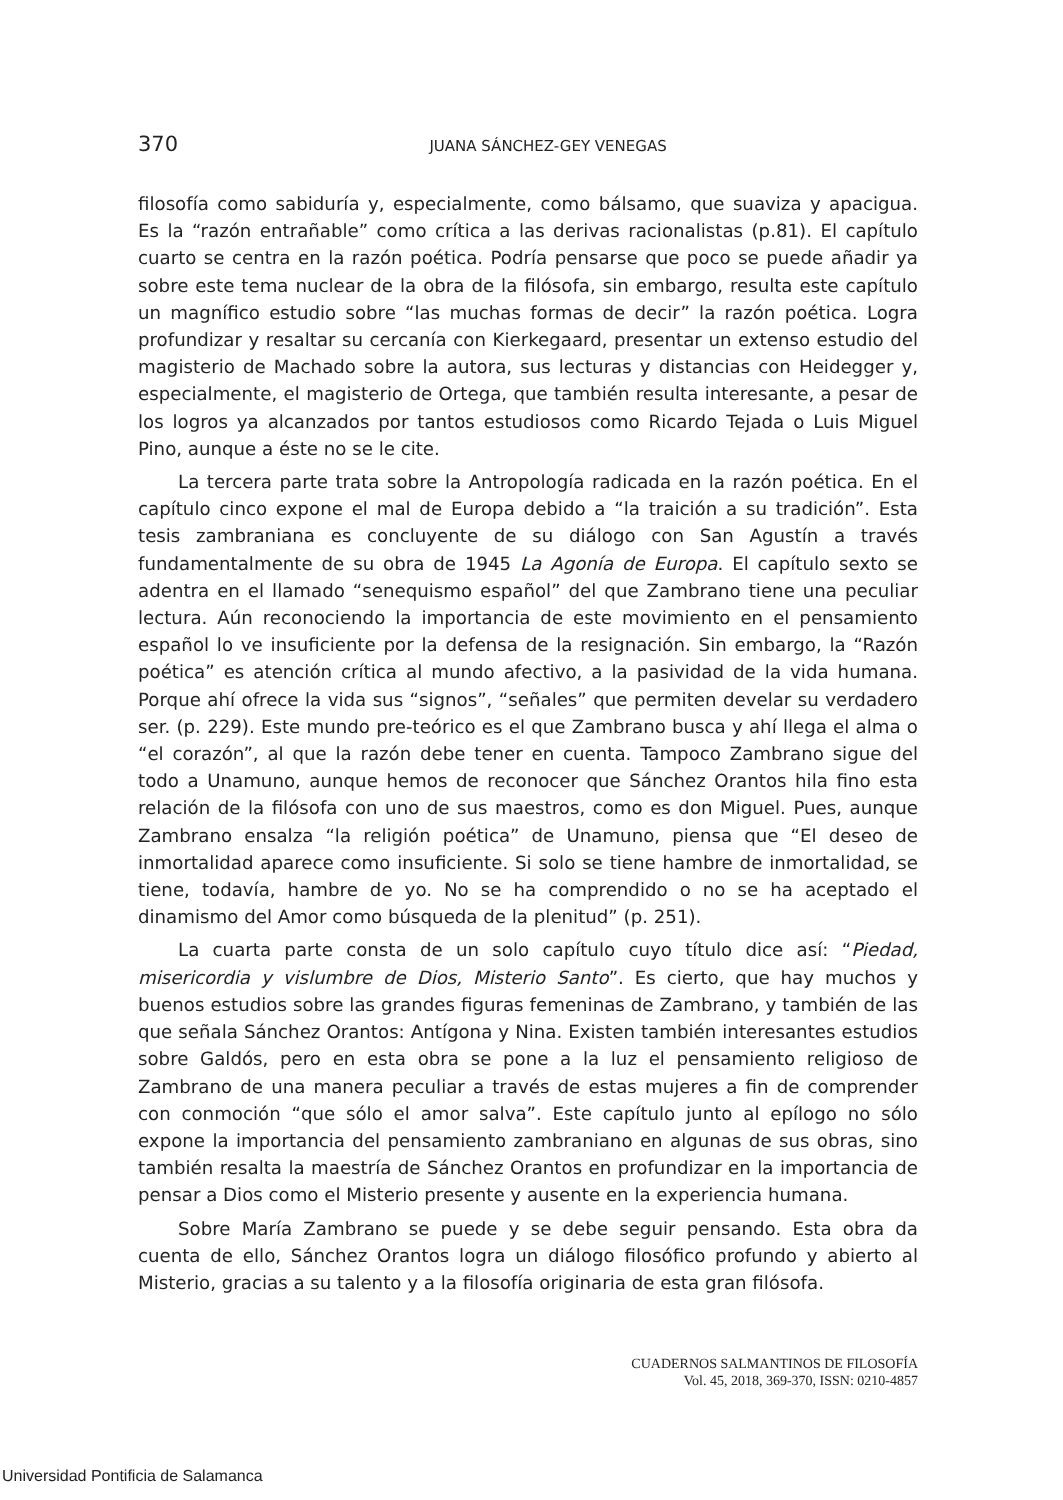370 JUANA SÁNCHEZ-GEY VENEGAS
filosofía como sabiduría y, especialmente, como bálsamo, que suaviza y apacigua. Es la “razón entrañable” como crítica a las derivas racionalistas (p.81). El capítulo cuarto se centra en la razón poética. Podría pensarse que poco se puede añadir ya sobre este tema nuclear de la obra de la filósofa, sin embargo, resulta este capítulo un magnífico estudio sobre “las muchas formas de decir” la razón poética. Logra profundizar y resaltar su cercanía con Kierkegaard, presentar un extenso estudio del magisterio de Machado sobre la autora, sus lecturas y distancias con Heidegger y, especialmente, el magisterio de Ortega, que también resulta interesante, a pesar de los logros ya alcanzados por tantos estudiosos como Ricardo Tejada o Luis Miguel Pino, aunque a éste no se le cite.
La tercera parte trata sobre la Antropología radicada en la razón poética. En el capítulo cinco expone el mal de Europa debido a “la traición a su tradición”. Esta tesis zambraniana es concluyente de su diálogo con San Agustín a través fundamentalmente de su obra de 1945 La Agonía de Europa. El capítulo sexto se adentra en el llamado “senequismo español” del que Zambrano tiene una peculiar lectura. Aún reconociendo la importancia de este movimiento en el pensamiento español lo ve insuficiente por la defensa de la resignación. Sin embargo, la “Razón poética” es atención crítica al mundo afectivo, a la pasividad de la vida humana. Porque ahí ofrece la vida sus “signos”, “señales” que permiten develar su verdadero ser. (p. 229). Este mundo pre-teórico es el que Zambrano busca y ahí llega el alma o “el corazón”, al que la razón debe tener en cuenta. Tampoco Zambrano sigue del todo a Unamuno, aunque hemos de reconocer que Sánchez Orantos hila fino esta relación de la filósofa con uno de sus maestros, como es don Miguel. Pues, aunque Zambrano ensalza “la religión poética” de Unamuno, piensa que “El deseo de inmortalidad aparece como insuficiente. Si solo se tiene hambre de inmortalidad, se tiene, todavía, hambre de yo. No se ha comprendido o no se ha aceptado el dinamismo del Amor como búsqueda de la plenitud” (p. 251).
La cuarta parte consta de un solo capítulo cuyo título dice así: “Piedad, misericordia y vislumbre de Dios, Misterio Santo”. Es cierto, que hay muchos y buenos estudios sobre las grandes figuras femeninas de Zambrano, y también de las que señala Sánchez Orantos: Antígona y Nina. Existen también interesantes estudios sobre Galdós, pero en esta obra se pone a la luz el pensamiento religioso de Zambrano de una manera peculiar a través de estas mujeres a fin de comprender con conmoción “que sólo el amor salva”. Este capítulo junto al epílogo no sólo expone la importancia del pensamiento zambraniano en algunas de sus obras, sino también resalta la maestría de Sánchez Orantos en profundizar en la importancia de pensar a Dios como el Misterio presente y ausente en la experiencia humana.
Sobre María Zambrano se puede y se debe seguir pensando. Esta obra da cuenta de ello, Sánchez Orantos logra un diálogo filosófico profundo y abierto al Misterio, gracias a su talento y a la filosofía originaria de esta gran filósofa.
CUADERNOS SALMANTINOS DE FILOSOFÍA
Vol. 45, 2018, 369-370, ISSN: 0210-4857
Universidad Pontificia de Salamanca